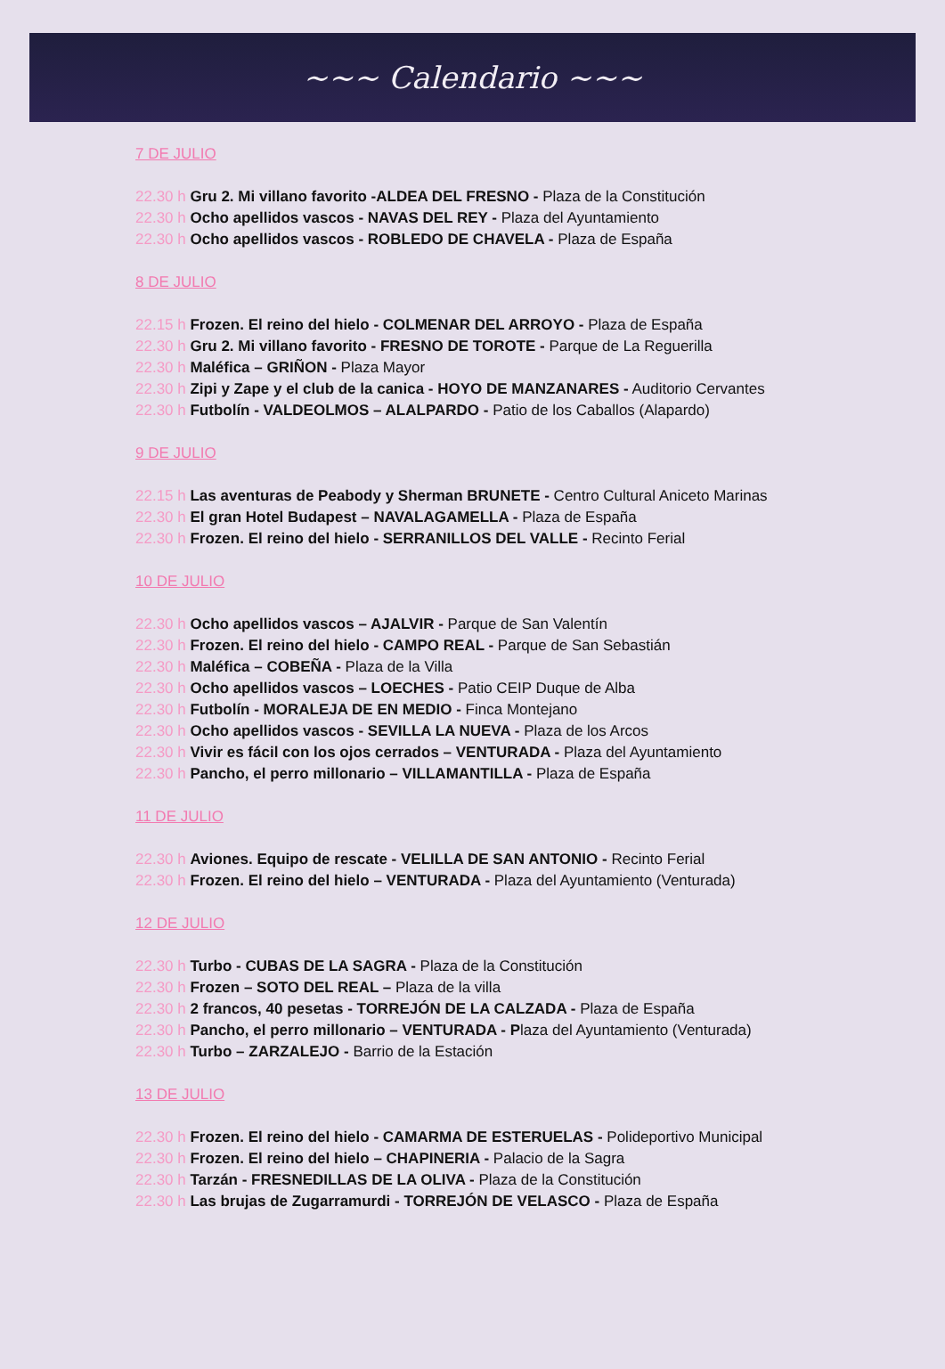~~~ Calendario ~~~
7 DE JULIO
22.30 h Gru 2. Mi villano favorito -ALDEA DEL FRESNO - Plaza de la Constitución
22.30 h Ocho apellidos vascos - NAVAS DEL REY - Plaza del Ayuntamiento
22.30 h Ocho apellidos vascos - ROBLEDO DE CHAVELA - Plaza de España
8 DE JULIO
22.15 h Frozen. El reino del hielo - COLMENAR DEL ARROYO - Plaza de España
22.30 h Gru 2. Mi villano favorito - FRESNO DE TOROTE - Parque de La Reguerilla
22.30 h Maléfica – GRIÑON - Plaza Mayor
22.30 h Zipi y Zape y el club de la canica - HOYO DE MANZANARES - Auditorio Cervantes
22.30 h Futbolín - VALDEOLMOS – ALALPARDO - Patio de los Caballos (Alapardo)
9 DE JULIO
22.15 h Las aventuras de Peabody y Sherman BRUNETE - Centro Cultural Aniceto Marinas
22.30 h El gran Hotel Budapest – NAVALAGAMELLA - Plaza de España
22.30 h Frozen. El reino del hielo - SERRANILLOS DEL VALLE - Recinto Ferial
10 DE JULIO
22.30 h Ocho apellidos vascos – AJALVIR - Parque de San Valentín
22.30 h Frozen. El reino del hielo - CAMPO REAL - Parque de San Sebastián
22.30 h Maléfica – COBEÑA - Plaza de la Villa
22.30 h Ocho apellidos vascos – LOECHES - Patio CEIP Duque de Alba
22.30 h Futbolín - MORALEJA DE EN MEDIO - Finca Montejano
22.30 h Ocho apellidos vascos - SEVILLA LA NUEVA - Plaza de los Arcos
22.30 h Vivir es fácil con los ojos cerrados – VENTURADA - Plaza del Ayuntamiento
22.30 h Pancho, el perro millonario – VILLAMANTILLA - Plaza de España
11 DE JULIO
22.30 h Aviones. Equipo de rescate - VELILLA DE SAN ANTONIO - Recinto Ferial
22.30 h Frozen. El reino del hielo – VENTURADA - Plaza del Ayuntamiento (Venturada)
12 DE JULIO
22.30 h Turbo - CUBAS DE LA SAGRA - Plaza de la Constitución
22.30 h Frozen – SOTO DEL REAL – Plaza de la villa
22.30 h 2 francos, 40 pesetas - TORREJÓN DE LA CALZADA - Plaza de España
22.30 h Pancho, el perro millonario – VENTURADA - Plaza del Ayuntamiento (Venturada)
22.30 h Turbo – ZARZALEJO - Barrio de la Estación
13 DE JULIO
22.30 h Frozen. El reino del hielo - CAMARMA DE ESTERUELAS - Polideportivo Municipal
22.30 h Frozen. El reino del hielo – CHAPINERIA - Palacio de la Sagra
22.30 h Tarzán - FRESNEDILLAS DE LA OLIVA - Plaza de la Constitución
22.30 h Las brujas de Zugarramurdi - TORREJÓN DE VELASCO - Plaza de España